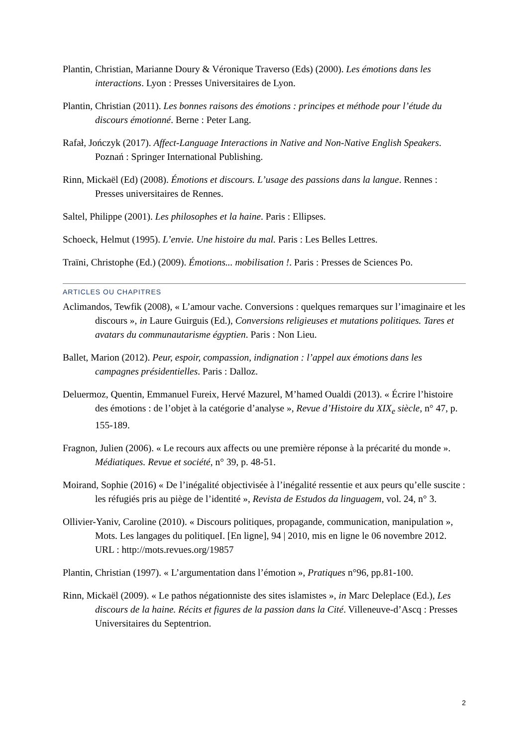Plantin, Christian, Marianne Doury & Véronique Traverso (Eds) (2000). Les émotions dans les interactions. Lyon : Presses Universitaires de Lyon.
Plantin, Christian (2011). Les bonnes raisons des émotions : principes et méthode pour l’étude du discours émotionné. Berne : Peter Lang.
Rafał, Jończyk (2017). Affect-Language Interactions in Native and Non-Native English Speakers. Poznań : Springer International Publishing.
Rinn, Mickaël (Ed) (2008). Émotions et discours. L’usage des passions dans la langue. Rennes : Presses universitaires de Rennes.
Saltel, Philippe (2001). Les philosophes et la haine. Paris : Ellipses.
Schoeck, Helmut (1995). L’envie. Une histoire du mal. Paris : Les Belles Lettres.
Traïni, Christophe (Ed.) (2009). Émotions... mobilisation !. Paris : Presses de Sciences Po.
ARTICLES OU CHAPITRES
Aclimandos, Tewfik (2008), « L’amour vache. Conversions : quelques remarques sur l’imaginaire et les discours », in Laure Guirguis (Ed.), Conversions religieuses et mutations politiques. Tares et avatars du communautarisme égyptien. Paris : Non Lieu.
Ballet, Marion (2012). Peur, espoir, compassion, indignation : l’appel aux émotions dans les campagnes présidentielles. Paris : Dalloz.
Deluermoz, Quentin, Emmanuel Fureix, Hervé Mazurel, M’hamed Oualdi (2013). « Écrire l’histoire des émotions : de l’objet à la catégorie d’analyse », Revue d’Histoire du XIX<sub>e</sub> siècle, n° 47, p. 155-189.
Fragnon, Julien (2006). « Le recours aux affects ou une première réponse à la précarité du monde ». Médiatiques. Revue et société, n° 39, p. 48-51.
Moirand, Sophie (2016) « De l’inégalité objectivisée à l’inégalité ressentie et aux peurs qu’elle suscite : les réfugiés pris au piège de l’identité », Revista de Estudos da linguagem, vol. 24, n° 3.
Ollivier-Yaniv, Caroline (2010). « Discours politiques, propagande, communication, manipulation », Mots. Les langages du politiqueI. [En ligne], 94 | 2010, mis en ligne le 06 novembre 2012. URL : http://mots.revues.org/19857
Plantin, Christian (1997). « L’argumentation dans l’émotion », Pratiques n°96, pp.81-100.
Rinn, Mickaël (2009). « Le pathos négationniste des sites islamistes », in Marc Deleplace (Ed.), Les discours de la haine. Récits et figures de la passion dans la Cité. Villeneuve-d’Ascq : Presses Universitaires du Septentrion.
2